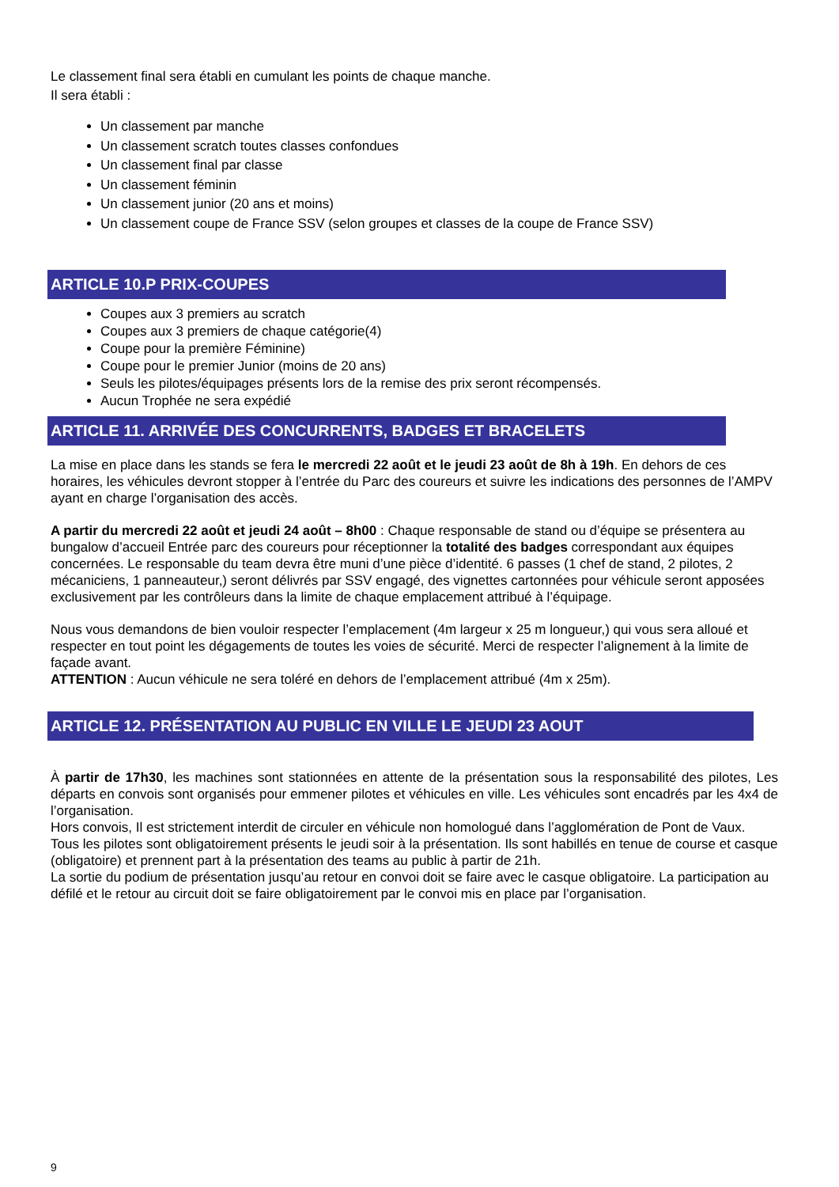Le classement final sera établi en cumulant les points de chaque manche.
Il sera établi :
Un classement par manche
Un classement scratch toutes classes confondues
Un classement final par classe
Un classement féminin
Un classement junior (20 ans et moins)
Un classement coupe de France SSV (selon groupes et classes de la coupe de France SSV)
ARTICLE 10.P PRIX-COUPES
Coupes aux 3 premiers au scratch
Coupes aux 3 premiers de chaque catégorie(4)
Coupe pour la première Féminine)
Coupe pour le premier Junior (moins de 20 ans)
Seuls les pilotes/équipages présents lors de la remise des prix seront récompensés.
Aucun Trophée ne sera expédié
ARTICLE 11. ARRIVÉE DES CONCURRENTS, BADGES ET BRACELETS
La mise en place dans les stands se fera le mercredi 22 août et le jeudi 23 août de 8h à 19h. En dehors de ces horaires, les véhicules devront stopper à l’entrée du Parc des coureurs et suivre les indications des personnes de l’AMPV ayant en charge l’organisation des accès.
A partir du mercredi 22 août et jeudi 24 août – 8h00 : Chaque responsable de stand ou d’équipe se présentera au bungalow d’accueil Entrée parc des coureurs pour réceptionner la totalité des badges correspondant aux équipes concernées. Le responsable du team devra être muni d’une pièce d’identité. 6 passes (1 chef de stand, 2 pilotes, 2 mécaniciens, 1 panneauteur,) seront délivrés par SSV engagé, des vignettes cartonnées pour véhicule seront apposées exclusivement par les contrôleurs dans la limite de chaque emplacement attribué à l’équipage.
Nous vous demandons de bien vouloir respecter l’emplacement (4m largeur x 25 m longueur,) qui vous sera alloué et respecter en tout point les dégagements de toutes les voies de sécurité. Merci de respecter l’alignement à la limite de façade avant.
ATTENTION : Aucun véhicule ne sera toléré en dehors de l’emplacement attribué (4m x 25m).
ARTICLE 12. PRÉSENTATION AU PUBLIC EN VILLE LE JEUDI 23 AOUT
À partir de 17h30, les machines sont stationnées en attente de la présentation sous la responsabilité des pilotes, Les départs en convois sont organisés pour emmener pilotes et véhicules en ville. Les véhicules sont encadrés par les 4x4 de l’organisation.
Hors convois, Il est strictement interdit de circuler en véhicule non homologué dans l’agglomération de Pont de Vaux.
Tous les pilotes sont obligatoirement présents le jeudi soir à la présentation. Ils sont habillés en tenue de course et casque (obligatoire) et prennent part à la présentation des teams au public à partir de 21h.
La sortie du podium de présentation jusqu’au retour en convoi doit se faire avec le casque obligatoire. La participation au défilé et le retour au circuit doit se faire obligatoirement par le convoi mis en place par l’organisation.
9